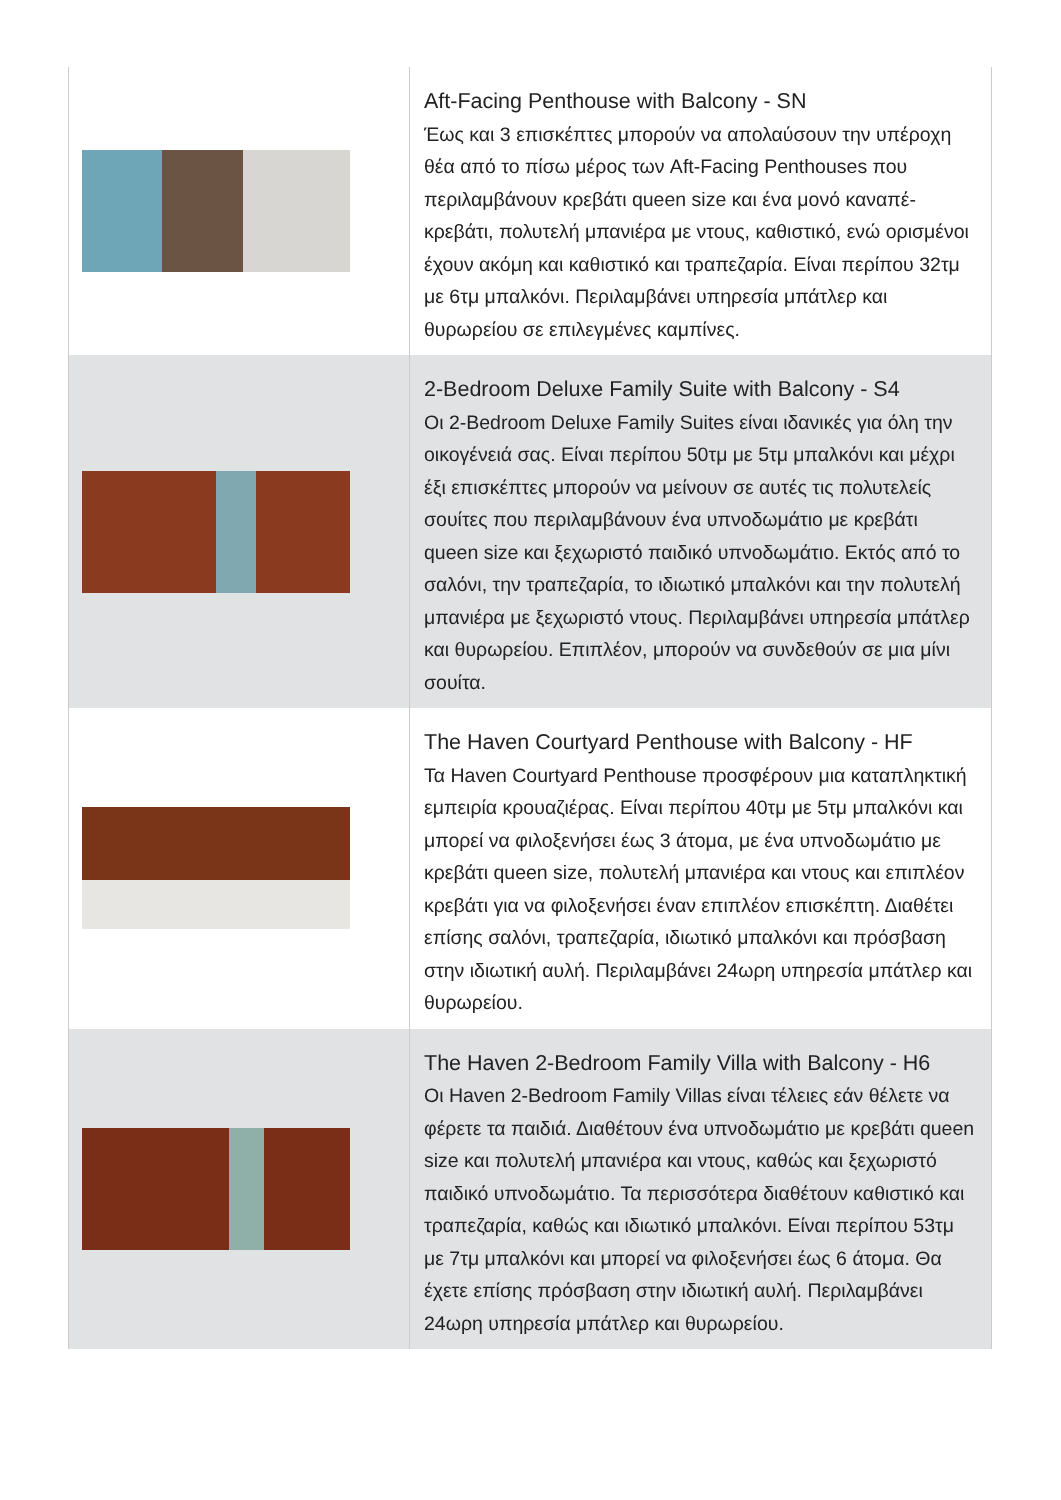| | Aft-Facing Penthouse with Balcony - SN Έως και 3 επισκέπτες μπορούν να απολαύσουν την υπέροχη θέα από το πίσω μέρος των Aft-Facing Penthouses που περιλαμβάνουν κρεβάτι queen size και ένα μονό καναπέ-κρεβάτι, πολυτελή μπανιέρα με ντους, καθιστικό, ενώ ορισμένοι έχουν ακόμη και καθιστικό και τραπεζαρία. Είναι περίπου 32τμ με 6τμ μπαλκόνι. Περιλαμβάνει υπηρεσία μπάτλερ και θυρωρείου σε επιλεγμένες καμπίνες. |
| | 2-Bedroom Deluxe Family Suite with Balcony - S4 Οι 2-Bedroom Deluxe Family Suites είναι ιδανικές για όλη την οικογένειά σας. Είναι περίπου 50τμ με 5τμ μπαλκόνι και μέχρι έξι επισκέπτες μπορούν να μείνουν σε αυτές τις πολυτελείς σουίτες που περιλαμβάνουν ένα υπνοδωμάτιο με κρεβάτι queen size και ξεχωριστό παιδικό υπνοδωμάτιο. Εκτός από το σαλόνι, την τραπεζαρία, το ιδιωτικό μπαλκόνι και την πολυτελή μπανιέρα με ξεχωριστό ντους. Περιλαμβάνει υπηρεσία μπάτλερ και θυρωρείου. Επιπλέον, μπορούν να συνδεθούν σε μια μίνι σουίτα. |
| | The Haven Courtyard Penthouse with Balcony - HF Τα Haven Courtyard Penthouse προσφέρουν μια καταπληκτική εμπειρία κρουαζιέρας. Είναι περίπου 40τμ με 5τμ μπαλκόνι και μπορεί να φιλοξενήσει έως 3 άτομα, με ένα υπνοδωμάτιο με κρεβάτι queen size, πολυτελή μπανιέρα και ντους και επιπλέον κρεβάτι για να φιλοξενήσει έναν επιπλέον επισκέπτη. Διαθέτει επίσης σαλόνι, τραπεζαρία, ιδιωτικό μπαλκόνι και πρόσβαση στην ιδιωτική αυλή. Περιλαμβάνει 24ωρη υπηρεσία μπάτλερ και θυρωρείου. |
| | The Haven 2-Bedroom Family Villa with Balcony - H6 Οι Haven 2-Bedroom Family Villas είναι τέλειες εάν θέλετε να φέρετε τα παιδιά. Διαθέτουν ένα υπνοδωμάτιο με κρεβάτι queen size και πολυτελή μπανιέρα και ντους, καθώς και ξεχωριστό παιδικό υπνοδωμάτιο. Τα περισσότερα διαθέτουν καθιστικό και τραπεζαρία, καθώς και ιδιωτικό μπαλκόνι. Είναι περίπου 53τμ με 7τμ μπαλκόνι και μπορεί να φιλοξενήσει έως 6 άτομα. Θα έχετε επίσης πρόσβαση στην ιδιωτική αυλή. Περιλαμβάνει 24ωρη υπηρεσία μπάτλερ και θυρωρείου. |